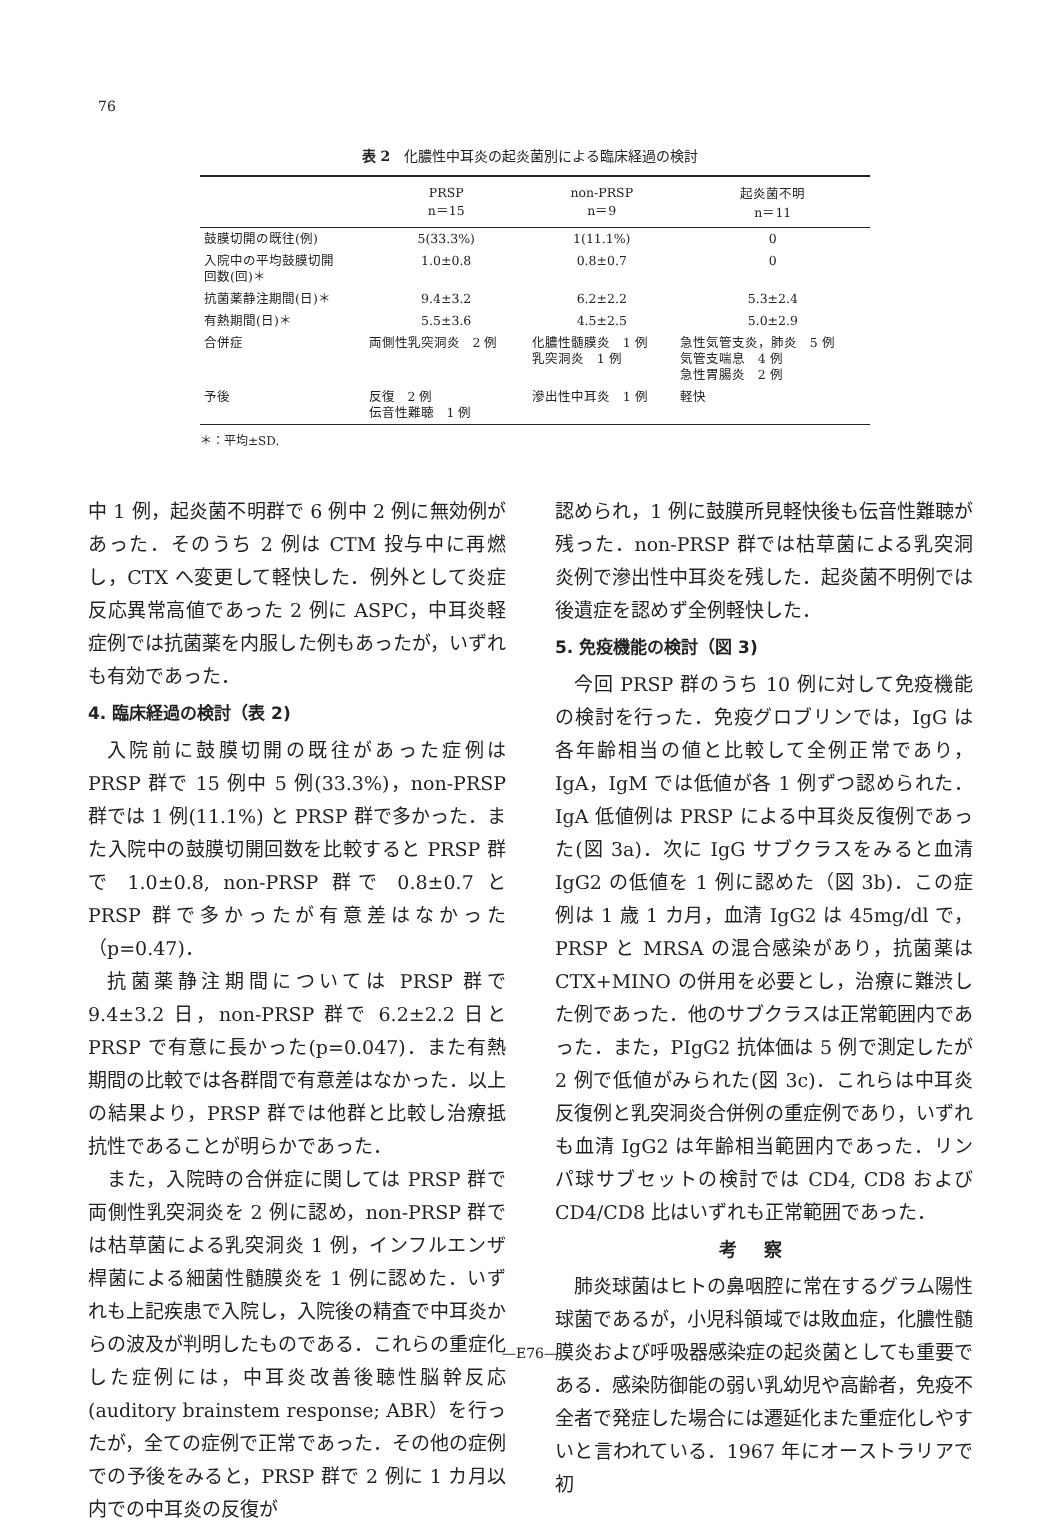76
表 2　化膿性中耳炎の起炎菌別による臨床経過の検討
| | PRSP n＝15 | non-PRSP n＝9 | 起炎菌不明 n＝11 |
| --- | --- | --- | --- |
| 鼓膜切開の既往(例) | 5(33.3%) | 1(11.1%) | 0 |
| 入院中の平均鼓膜切開 回数(回)＊ | 1.0±0.8 | 0.8±0.7 | 0 |
| 抗菌薬静注期間(日)＊ | 9.4±3.2 | 6.2±2.2 | 5.3±2.4 |
| 有熱期間(日)＊ | 5.5±3.6 | 4.5±2.5 | 5.0±2.9 |
| 合併症 | 両側性乳突洞炎 2 例 | 化膿性髄膜炎 1 例 乳突洞炎 1 例 | 急性気管支炎，肺炎 5 例 気管支喘息 4 例 急性胃腸炎 2 例 |
| 予後 | 反復 2 例 伝音性難聴 1 例 | 滲出性中耳炎 1 例 | 軽快 |
＊：平均±SD.
中 1 例，起炎菌不明群で 6 例中 2 例に無効例があった．そのうち 2 例は CTM 投与中に再燃し，CTX へ変更して軽快した．例外として炎症反応異常高値であった 2 例に ASPC，中耳炎軽症例では抗菌薬を内服した例もあったが，いずれも有効であった．
4. 臨床経過の検討（表 2)
入院前に鼓膜切開の既往があった症例は PRSP 群で 15 例中 5 例(33.3%)，non-PRSP 群では 1 例(11.1%) と PRSP 群で多かった．また入院中の鼓膜切開回数を比較すると PRSP 群で 1.0±0.8, non-PRSP 群で 0.8±0.7 と PRSP 群で多かったが有意差はなかった（p=0.47)．
抗菌薬静注期間については PRSP 群で 9.4±3.2 日，non-PRSP 群で 6.2±2.2 日と PRSP で有意に長かった(p=0.047)．また有熱期間の比較では各群間で有意差はなかった．以上の結果より，PRSP 群では他群と比較し治療抵抗性であることが明らかであった．
また，入院時の合併症に関しては PRSP 群で両側性乳突洞炎を 2 例に認め，non-PRSP 群では枯草菌による乳突洞炎 1 例，インフルエンザ桿菌による細菌性髄膜炎を 1 例に認めた．いずれも上記疾患で入院し，入院後の精査で中耳炎からの波及が判明したものである．これらの重症化した症例には，中耳炎改善後聴性脳幹反応(auditory brain­stem response; ABR）を行ったが，全ての症例で正常であった．その他の症例での予後をみると，PRSP 群で 2 例に 1 カ月以内での中耳炎の反復が
認められ，1 例に鼓膜所見軽快後も伝音性難聴が残った．non-PRSP 群では枯草菌による乳突洞炎例で滲出性中耳炎を残した．起炎菌不明例では後遺症を認めず全例軽快した．
5. 免疫機能の検討（図 3)
今回 PRSP 群のうち 10 例に対して免疫機能の検討を行った．免疫グロブリンでは，IgG は各年齢相当の値と比較して全例正常であり，IgA，IgM では低値が各 1 例ずつ認められた．IgA 低値例は PRSP による中耳炎反復例であった(図 3a)．次に IgG サブクラスをみると血清 IgG2 の低値を 1 例に認めた（図 3b)．この症例は 1 歳 1 カ月，血清 IgG2 は 45mg/dl で，PRSP と MRSA の混合感染があり，抗菌薬は CTX+MINO の併用を必要とし，治療に難渋した例であった．他のサブクラスは正常範囲内であった．また，PIgG2 抗体価は 5 例で測定したが 2 例で低値がみられた(図 3c)．これらは中耳炎反復例と乳突洞炎合併例の重症例であり，いずれも血清 IgG2 は年齢相当範囲内であった．リンパ球サブセットの検討では CD4, CD8 および CD4/CD8 比はいずれも正常範囲であった．
考察
肺炎球菌はヒトの鼻咽腔に常在するグラム陽性球菌であるが，小児科領域では敗血症，化膿性髄膜炎および呼吸器感染症の起炎菌としても重要である．感染防御能の弱い乳幼児や高齢者，免疫不全者で発症した場合には遷延化また重症化しやすいと言われている．1967 年にオーストラリアで初
—E76—